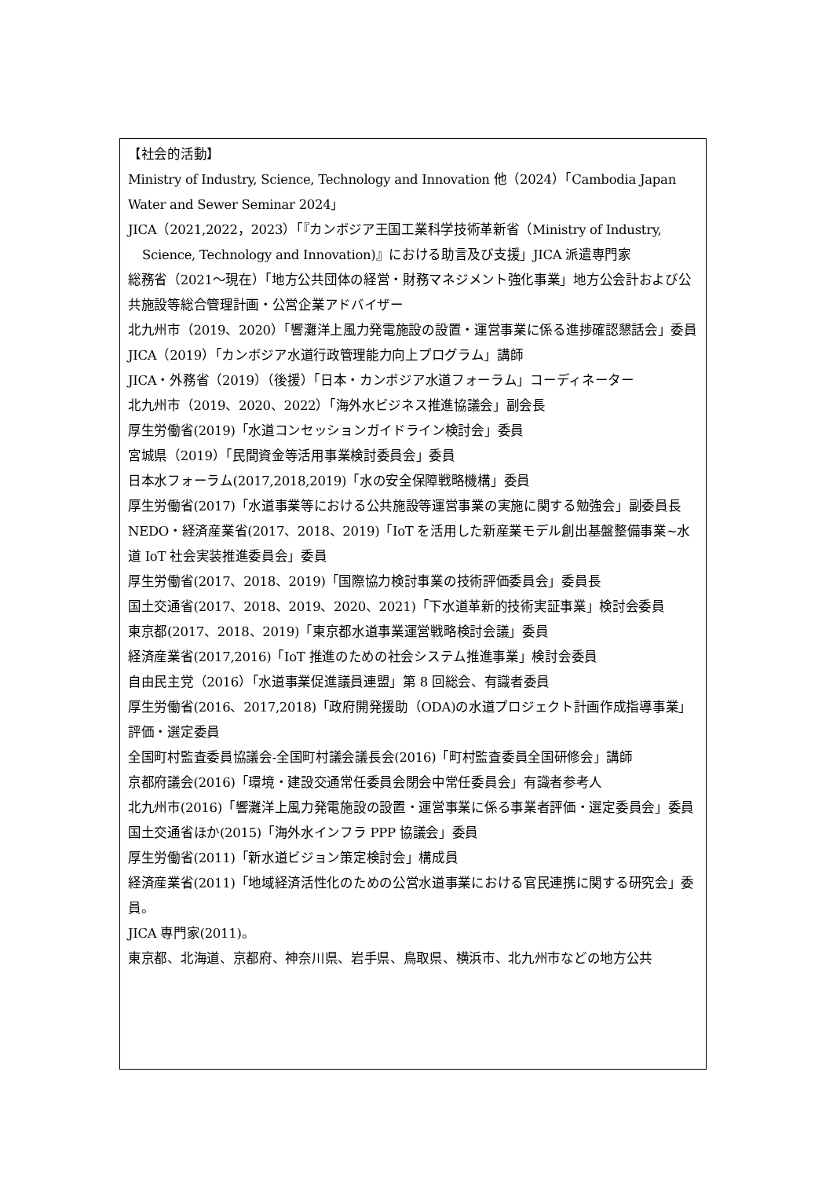【社会的活動】
Ministry of Industry, Science, Technology and Innovation 他（2024）「Cambodia Japan Water and Sewer Seminar 2024」
JICA（2021,2022，2023）「『カンボジア王国工業科学技術革新省（Ministry of Industry,
Science, Technology and Innovation)』における助言及び支援」JICA 派遣専門家
総務省（2021～現在）「地方公共団体の経営・財務マネジメント強化事業」地方公会計および公共施設等総合管理計画・公営企業アドバイザー
北九州市（2019、2020）「響灘洋上風力発電施設の設置・運営事業に係る進捗確認懇話会」委員
JICA（2019）「カンボジア水道行政管理能力向上プログラム」講師
JICA・外務省（2019）（後援）「日本・カンボジア水道フォーラム」コーディネーター
北九州市（2019、2020、2022）「海外水ビジネス推進協議会」副会長
厚生労働省(2019)「水道コンセッションガイドライン検討会」委員
宮城県（2019）「民間資金等活用事業検討委員会」委員
日本水フォーラム(2017,2018,2019)「水の安全保障戦略機構」委員
厚生労働省(2017)「水道事業等における公共施設等運営事業の実施に関する勉強会」副委員長
NEDO・経済産業省(2017、2018、2019)「IoT を活用した新産業モデル創出基盤整備事業~水道 IoT 社会実装推進委員会」委員
厚生労働省(2017、2018、2019)「国際協力検討事業の技術評価委員会」委員長
国土交通省(2017、2018、2019、2020、2021)「下水道革新的技術実証事業」検討会委員
東京都(2017、2018、2019)「東京都水道事業運営戦略検討会議」委員
経済産業省(2017,2016)「IoT 推進のための社会システム推進事業」検討会委員
自由民主党（2016）「水道事業促進議員連盟」第 8 回総会、有識者委員
厚生労働省(2016、2017,2018)「政府開発援助（ODA)の水道プロジェクト計画作成指導事業」評価・選定委員
全国町村監査委員協議会-全国町村議会議長会(2016)「町村監査委員全国研修会」講師
京都府議会(2016)「環境・建設交通常任委員会閉会中常任委員会」有識者参考人
北九州市(2016)「響灘洋上風力発電施設の設置・運営事業に係る事業者評価・選定委員会」委員
国土交通省ほか(2015)「海外水インフラ PPP 協議会」委員
厚生労働省(2011)「新水道ビジョン策定検討会」構成員
経済産業省(2011)「地域経済活性化のための公営水道事業における官民連携に関する研究会」委員。
JICA 専門家(2011)。
東京都、北海道、京都府、神奈川県、岩手県、鳥取県、横浜市、北九州市などの地方公共